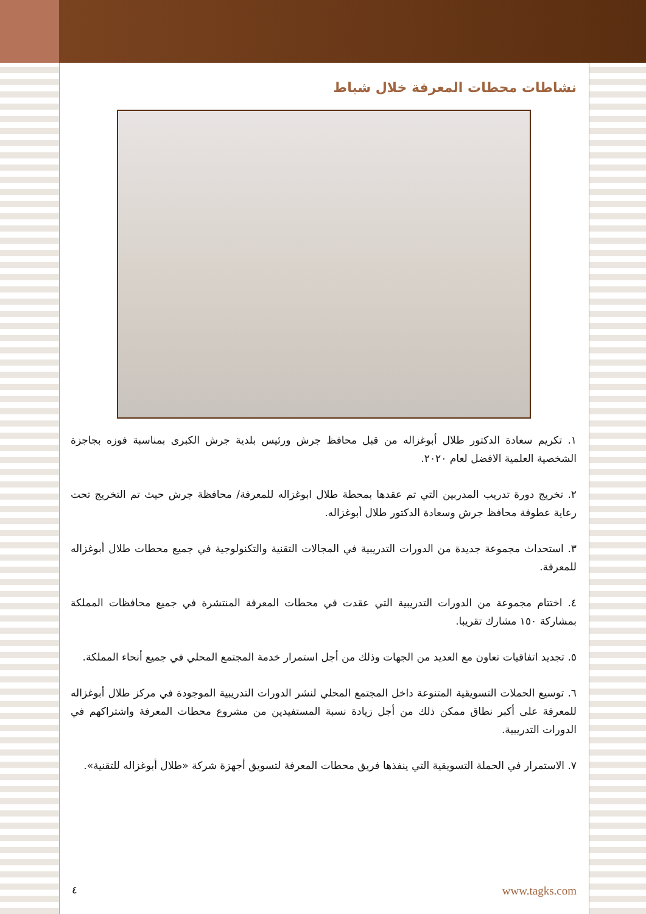نشاطات محطات المعرفة خلال شباط
١. تكريم سعادة الدكتور طلال أبوغزاله من قبل محافظ جرش ورئيس بلدية جرش الكبرى بمناسبة فوزه بجاجزة الشخصية العلمية الافضل لعام ٢٠٢٠.
٢. تخريج دورة تدريب المدربين التي تم عقدها بمحطة طلال ابوغزاله للمعرفة/ محافظة جرش حيث تم التخريج تحت رعاية عطوفة محافظ جرش وسعادة الدكتور طلال أبوغزاله.
٣. استحداث مجموعة جديدة من الدورات التدريبية في المجالات التقنية والتكنولوجية في جميع محطات طلال أبوغزاله للمعرفة.
٤. اختتام مجموعة من الدورات التدريبية التي عقدت في محطات المعرفة المنتشرة في جميع محافظات المملكة بمشاركة ١٥٠ مشارك تقريبا.
٥. تجديد اتفاقيات تعاون مع العديد من الجهات وذلك من أجل استمرار خدمة المجتمع المحلي في جميع أنحاء المملكة.
٦. توسيع الحملات التسويقية المتنوعة داخل المجتمع المحلي لنشر الدورات التدريبية الموجودة في مركز طلال أبوغزاله للمعرفة على أكبر نطاق ممكن ذلك من أجل زيادة نسبة المستفيدين من مشروع محطات المعرفة واشتراكهم في الدورات التدريبية.
٧. الاستمرار في الحملة التسويقية التي ينفذها فريق محطات المعرفة لتسويق أجهزة شركة «طلال أبوغزاله للتقنية».
٤ www.tagks.com